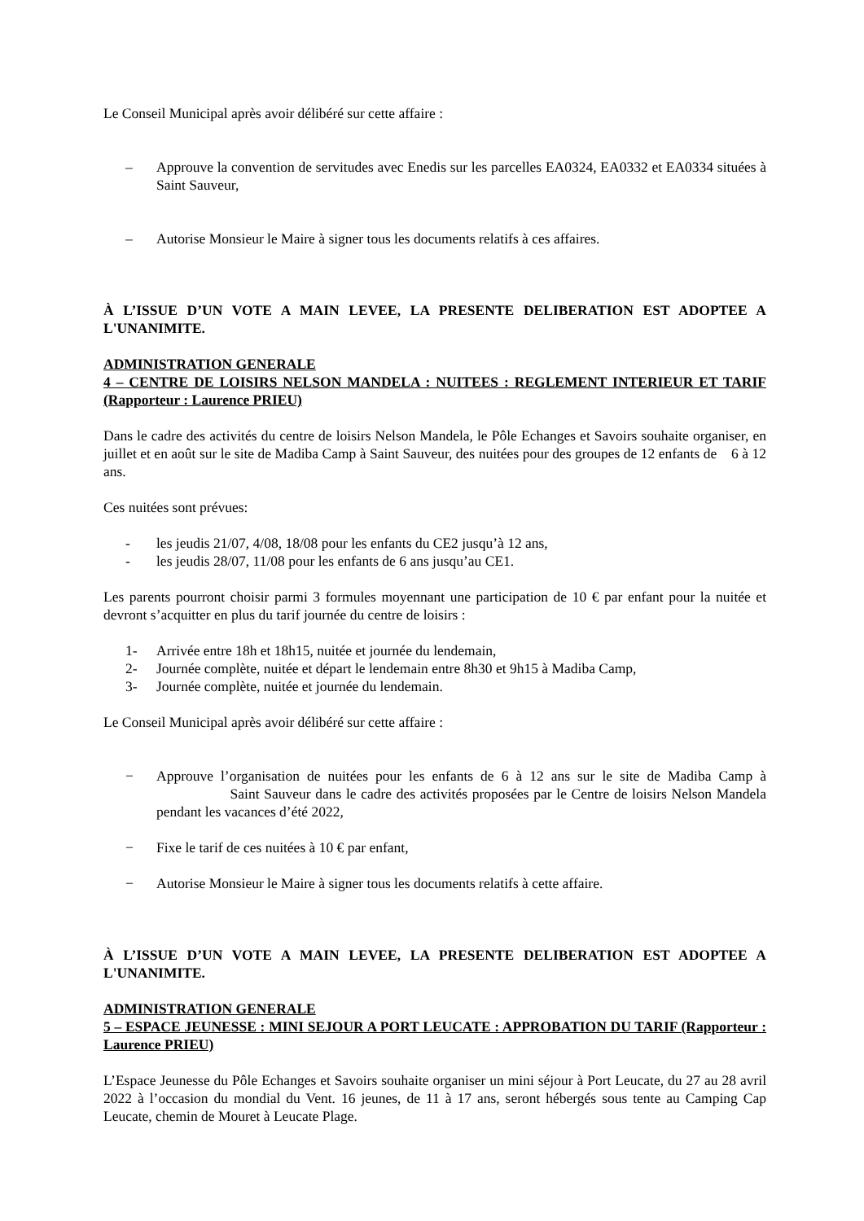Le Conseil Municipal après avoir délibéré sur cette affaire :
– Approuve la convention de servitudes avec Enedis sur les parcelles EA0324, EA0332 et EA0334 situées à Saint Sauveur,
– Autorise Monsieur le Maire à signer tous les documents relatifs à ces affaires.
À L’ISSUE D’UN VOTE A MAIN LEVEE, LA PRESENTE DELIBERATION EST ADOPTEE A L'UNANIMITE.
ADMINISTRATION GENERALE
4 – CENTRE DE LOISIRS NELSON MANDELA : NUITEES : REGLEMENT INTERIEUR ET TARIF (Rapporteur : Laurence PRIEU)
Dans le cadre des activités du centre de loisirs Nelson Mandela, le Pôle Echanges et Savoirs souhaite organiser, en juillet et en août sur le site de Madiba Camp à Saint Sauveur, des nuitées pour des groupes de 12 enfants de 6 à 12 ans.
Ces nuitées sont prévues:
- les jeudis 21/07, 4/08, 18/08 pour les enfants du CE2 jusqu’à 12 ans,
- les jeudis 28/07, 11/08 pour les enfants de 6 ans jusqu’au CE1.
Les parents pourront choisir parmi 3 formules moyennant une participation de 10 € par enfant pour la nuitée et devront s’acquitter en plus du tarif journée du centre de loisirs :
1- Arrivée entre 18h et 18h15, nuitée et journée du lendemain,
2- Journée complète, nuitée et départ le lendemain entre 8h30 et 9h15 à Madiba Camp,
3- Journée complète, nuitée et journée du lendemain.
Le Conseil Municipal après avoir délibéré sur cette affaire :
− Approuve l’organisation de nuitées pour les enfants de 6 à 12 ans sur le site de Madiba Camp à Saint Sauveur dans le cadre des activités proposées par le Centre de loisirs Nelson Mandela pendant les vacances d’été 2022,
− Fixe le tarif de ces nuitées à 10 € par enfant,
− Autorise Monsieur le Maire à signer tous les documents relatifs à cette affaire.
À L’ISSUE D’UN VOTE A MAIN LEVEE, LA PRESENTE DELIBERATION EST ADOPTEE A L'UNANIMITE.
ADMINISTRATION GENERALE
5 – ESPACE JEUNESSE : MINI SEJOUR A PORT LEUCATE : APPROBATION DU TARIF (Rapporteur : Laurence PRIEU)
L’Espace Jeunesse du Pôle Echanges et Savoirs souhaite organiser un mini séjour à Port Leucate, du 27 au 28 avril 2022 à l’occasion du mondial du Vent. 16 jeunes, de 11 à 17 ans, seront hébergés sous tente au Camping Cap Leucate, chemin de Mouret à Leucate Plage.